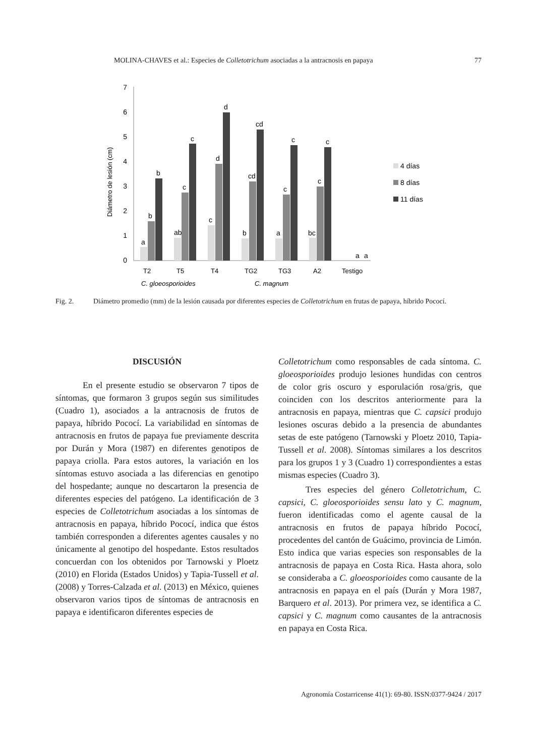MOLINA-CHAVES et al.: Especies de Colletotrichum asociadas a la antracnosis en papaya 77
7
6
5
4
3
2
1
0
Diámetro de lesión (cm)
a
b
b
ab
c
c
c
d
d
b
cd
cd
a
c
c
bc
c
c
a
a
4 días
8 días
11 días
T2
T5
T4
TG2
TG3
A2
Testigo
C. gloeosporioides
C. magnum
Fig. 2. Diámetro promedio (mm) de la lesión causada por diferentes especies de Colletotrichum en frutas de papaya, híbrido Pococí.
DISCUSIÓN
En el presente estudio se observaron 7 tipos de síntomas, que formaron 3 grupos según sus similitudes (Cuadro 1), asociados a la antracnosis de frutos de papaya, híbrido Pococí. La variabilidad en síntomas de antracnosis en frutos de papaya fue previamente descrita por Durán y Mora (1987) en diferentes genotipos de papaya criolla. Para estos autores, la variación en los síntomas estuvo asociada a las diferencias en genotipo del hospedante; aunque no descartaron la presencia de diferentes especies del patógeno. La identificación de 3 especies de Colletotrichum asociadas a los síntomas de antracnosis en papaya, híbrido Pococí, indica que éstos también corresponden a diferentes agentes causales y no únicamente al genotipo del hospedante. Estos resultados concuerdan con los obtenidos por Tarnowski y Ploetz (2010) en Florida (Estados Unidos) y Tapia-Tussell et al. (2008) y Torres-Calzada et al. (2013) en México, quienes observaron varios tipos de síntomas de antracnosis en papaya e identificaron diferentes especies de
Colletotrichum como responsables de cada síntoma. C. gloeosporioides produjo lesiones hundidas con centros de color gris oscuro y esporulación rosa/gris, que coinciden con los descritos anteriormente para la antracnosis en papaya, mientras que C. capsici produjo lesiones oscuras debido a la presencia de abundantes setas de este patógeno (Tarnowski y Ploetz 2010, Tapia-Tussell et al. 2008). Síntomas similares a los descritos para los grupos 1 y 3 (Cuadro 1) correspondientes a estas mismas especies (Cuadro 3).
Tres especies del género Colletotrichum, C. capsici, C. gloeosporioides sensu lato y C. magnum, fueron identificadas como el agente causal de la antracnosis en frutos de papaya híbrido Pococí, procedentes del cantón de Guácimo, provincia de Limón. Esto indica que varias especies son responsables de la antracnosis de papaya en Costa Rica. Hasta ahora, solo se consideraba a C. gloeosporioides como causante de la antracnosis en papaya en el país (Durán y Mora 1987, Barquero et al. 2013). Por primera vez, se identifica a C. capsici y C. magnum como causantes de la antracnosis en papaya en Costa Rica.
Agronomía Costarricense 41(1): 69-80. ISSN:0377-9424 / 2017